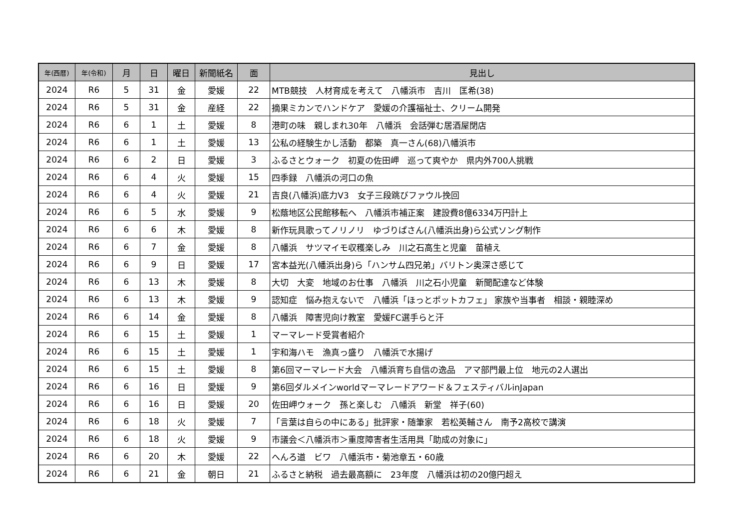| 年(西暦) | 年(令和) | 月 | 日 | 曜日 | 新聞紙名 | 面 | 見出し |
| --- | --- | --- | --- | --- | --- | --- | --- |
| 2024 | R6 | 5 | 31 | 金 | 愛媛 | 22 | MTB競技 人材育成を考えて 八幡浜市 吉川 匡希(38) |
| 2024 | R6 | 5 | 31 | 金 | 産経 | 22 | 摘果ミカンでハンドケア 愛媛の介護福祉士、クリーム開発 |
| 2024 | R6 | 6 | 1 | 土 | 愛媛 | 8 | 港町の味 親しまれ30年 八幡浜 会話弾む居酒屋閉店 |
| 2024 | R6 | 6 | 1 | 土 | 愛媛 | 13 | 公私の経験生かし活動 都築 真一さん(68)八幡浜市 |
| 2024 | R6 | 6 | 2 | 日 | 愛媛 | 3 | ふるさとウォーク 初夏の佐田岬 巡って爽やか 県内外700人挑戦 |
| 2024 | R6 | 6 | 4 | 火 | 愛媛 | 15 | 四季録 八幡浜の河口の魚 |
| 2024 | R6 | 6 | 4 | 火 | 愛媛 | 21 | 吉良(八幡浜)底力V3 女子三段跳びファウル挽回 |
| 2024 | R6 | 6 | 5 | 水 | 愛媛 | 9 | 松蔭地区公民館移転へ 八幡浜市補正案 建設費8億6334万円計上 |
| 2024 | R6 | 6 | 6 | 木 | 愛媛 | 8 | 新作玩具歌ってノリノリ ゆづりぱさん(八幡浜出身)ら公式ソング制作 |
| 2024 | R6 | 6 | 7 | 金 | 愛媛 | 8 | 八幡浜 サツマイモ収穫楽しみ 川之石高生と児童 苗植え |
| 2024 | R6 | 6 | 9 | 日 | 愛媛 | 17 | 宮本益光(八幡浜出身)ら「ハンサム四兄弟」バリトン奥深さ感じて |
| 2024 | R6 | 6 | 13 | 木 | 愛媛 | 8 | 大切 大変 地域のお仕事 八幡浜 川之石小児童 新聞配達など体験 |
| 2024 | R6 | 6 | 13 | 木 | 愛媛 | 9 | 認知症 悩み抱えないで 八幡浜「ほっとポットカフェ」 家族や当事者 相談・親睦深め |
| 2024 | R6 | 6 | 14 | 金 | 愛媛 | 8 | 八幡浜 障害児向け教室 愛媛FC選手らと汗 |
| 2024 | R6 | 6 | 15 | 土 | 愛媛 | 1 | マーマレード受賞者紹介 |
| 2024 | R6 | 6 | 15 | 土 | 愛媛 | 1 | 宇和海ハモ 漁真っ盛り 八幡浜で水揚げ |
| 2024 | R6 | 6 | 15 | 土 | 愛媛 | 8 | 第6回マーマレード大会 八幡浜育ち自信の逸品 アマ部門最上位 地元の2人選出 |
| 2024 | R6 | 6 | 16 | 日 | 愛媛 | 9 | 第6回ダルメインworldマーマレードアワード＆フェスティバルinJapan |
| 2024 | R6 | 6 | 16 | 日 | 愛媛 | 20 | 佐田岬ウォーク 孫と楽しむ 八幡浜 新堂 祥子(60) |
| 2024 | R6 | 6 | 18 | 火 | 愛媛 | 7 | 「言葉は自らの中にある」批評家・随筆家 若松英輔さん 南予2高校で講演 |
| 2024 | R6 | 6 | 18 | 火 | 愛媛 | 9 | 市議会＜八幡浜市＞重度障害者生活用具「助成の対象に」 |
| 2024 | R6 | 6 | 20 | 木 | 愛媛 | 22 | へんろ道 ビワ 八幡浜市・菊池章五・60歳 |
| 2024 | R6 | 6 | 21 | 金 | 朝日 | 21 | ふるさと納税 過去最高額に 23年度 八幡浜は初の20億円超え |